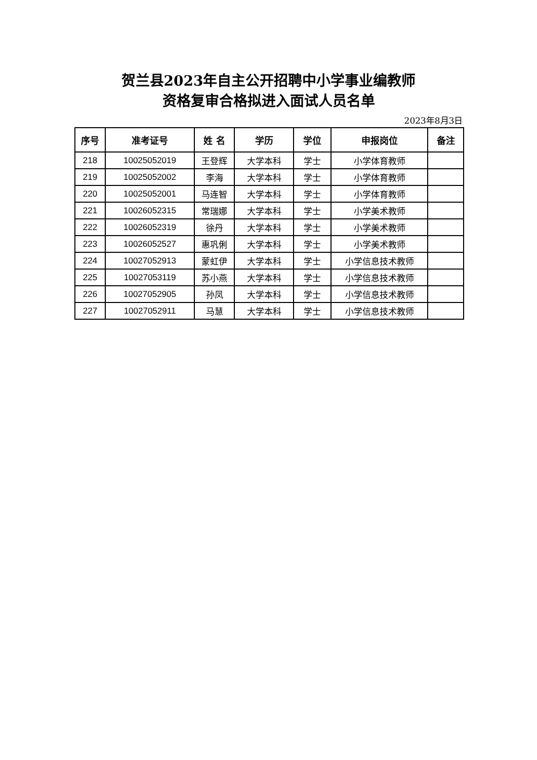贺兰县2023年自主公开招聘中小学事业编教师
资格复审合格拟进入面试人员名单
2023年8月3日
| 序号 | 准考证号 | 姓 名 | 学历 | 学位 | 申报岗位 | 备注 |
| --- | --- | --- | --- | --- | --- | --- |
| 218 | 10025052019 | 王登辉 | 大学本科 | 学士 | 小学体育教师 | |
| 219 | 10025052002 | 李海 | 大学本科 | 学士 | 小学体育教师 | |
| 220 | 10025052001 | 马连智 | 大学本科 | 学士 | 小学体育教师 | |
| 221 | 10026052315 | 常瑞娜 | 大学本科 | 学士 | 小学美术教师 | |
| 222 | 10026052319 | 徐丹 | 大学本科 | 学士 | 小学美术教师 | |
| 223 | 10026052527 | 惠巩俐 | 大学本科 | 学士 | 小学美术教师 | |
| 224 | 10027052913 | 蒙虹伊 | 大学本科 | 学士 | 小学信息技术教师 | |
| 225 | 10027053119 | 苏小燕 | 大学本科 | 学士 | 小学信息技术教师 | |
| 226 | 10027052905 | 孙凤 | 大学本科 | 学士 | 小学信息技术教师 | |
| 227 | 10027052911 | 马慧 | 大学本科 | 学士 | 小学信息技术教师 | |